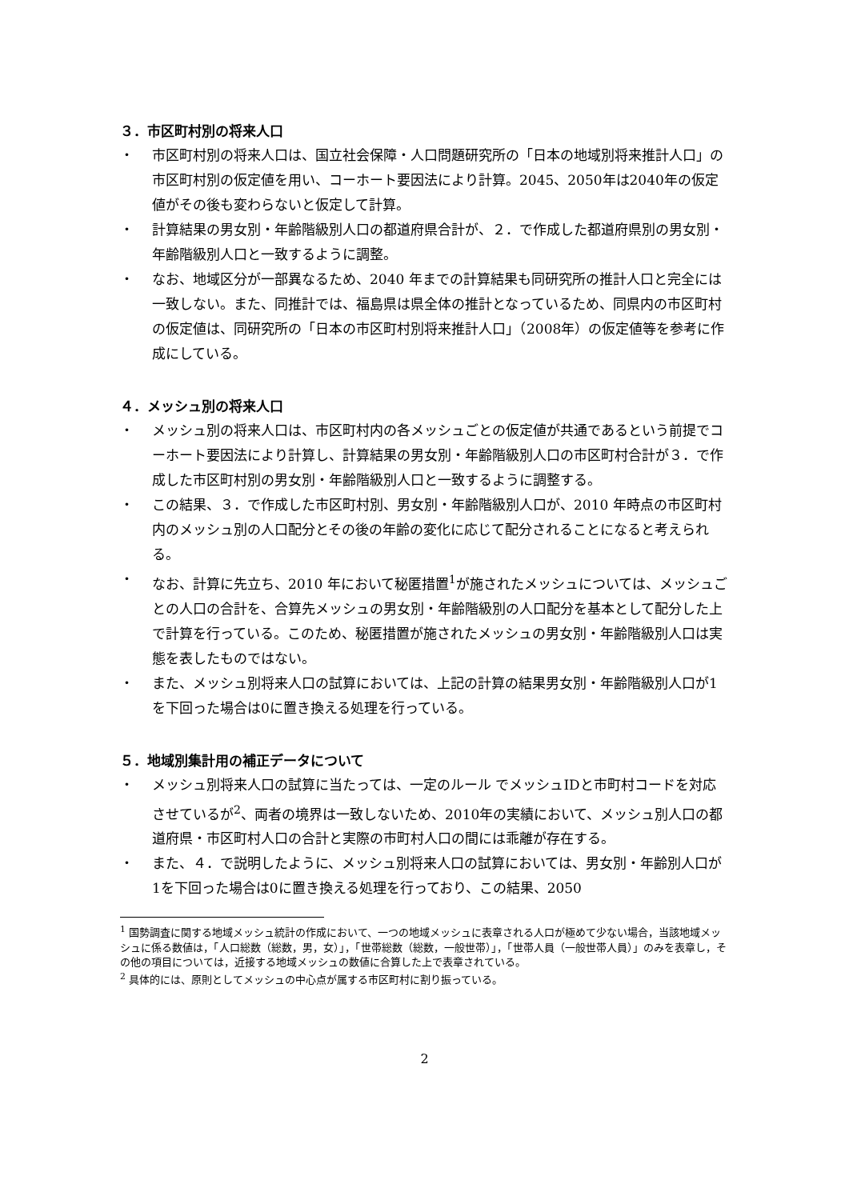３．市区町村別の将来人口
・ 市区町村別の将来人口は、国立社会保障・人口問題研究所の「日本の地域別将来推計人口」の市区町村別の仮定値を用い、コーホート要因法により計算。2045、2050年は2040年の仮定値がその後も変わらないと仮定して計算。
・ 計算結果の男女別・年齢階級別人口の都道府県合計が、２．で作成した都道府県別の男女別・年齢階級別人口と一致するように調整。
・ なお、地域区分が一部異なるため、2040 年までの計算結果も同研究所の推計人口と完全には一致しない。また、同推計では、福島県は県全体の推計となっているため、同県内の市区町村の仮定値は、同研究所の「日本の市区町村別将来推計人口」（2008年）の仮定値等を参考に作成にしている。
４．メッシュ別の将来人口
・ メッシュ別の将来人口は、市区町村内の各メッシュごとの仮定値が共通であるという前提でコーホート要因法により計算し、計算結果の男女別・年齢階級別人口の市区町村合計が３．で作成した市区町村別の男女別・年齢階級別人口と一致するように調整する。
・ この結果、３．で作成した市区町村別、男女別・年齢階級別人口が、2010 年時点の市区町村内のメッシュ別の人口配分とその後の年齢の変化に応じて配分されることになると考えられる。
・ なお、計算に先立ち、2010 年において秘匿措置<sup>1</sup>が施されたメッシュについては、メッシュごとの人口の合計を、合算先メッシュの男女別・年齢階級別の人口配分を基本として配分した上で計算を行っている。このため、秘匿措置が施されたメッシュの男女別・年齢階級別人口は実態を表したものではない。
・ また、メッシュ別将来人口の試算においては、上記の計算の結果男女別・年齢階級別人口が1を下回った場合は0に置き換える処理を行っている。
５．地域別集計用の補正データについて
・ メッシュ別将来人口の試算に当たっては、一定のルール でメッシュIDと市町村コードを対応させているが<sup>2</sup>、両者の境界は一致しないため、2010年の実績において、メッシュ別人口の都道府県・市区町村人口の合計と実際の市町村人口の間には乖離が存在する。
・ また、４．で説明したように、メッシュ別将来人口の試算においては、男女別・年齢別人口が1を下回った場合は0に置き換える処理を行っており、この結果、2050
<sup>1</sup> 国勢調査に関する地域メッシュ統計の作成において、一つの地域メッシュに表章される人口が極めて少ない場合，当該地域メッシュに係る数値は，「人口総数（総数，男，女）」，「世帯総数（総数，一般世帯）」，「世帯人員（一般世帯人員）」のみを表章し，その他の項目については，近接する地域メッシュの数値に合算した上で表章されている。
<sup>2</sup> 具体的には、原則としてメッシュの中心点が属する市区町村に割り振っている。
2